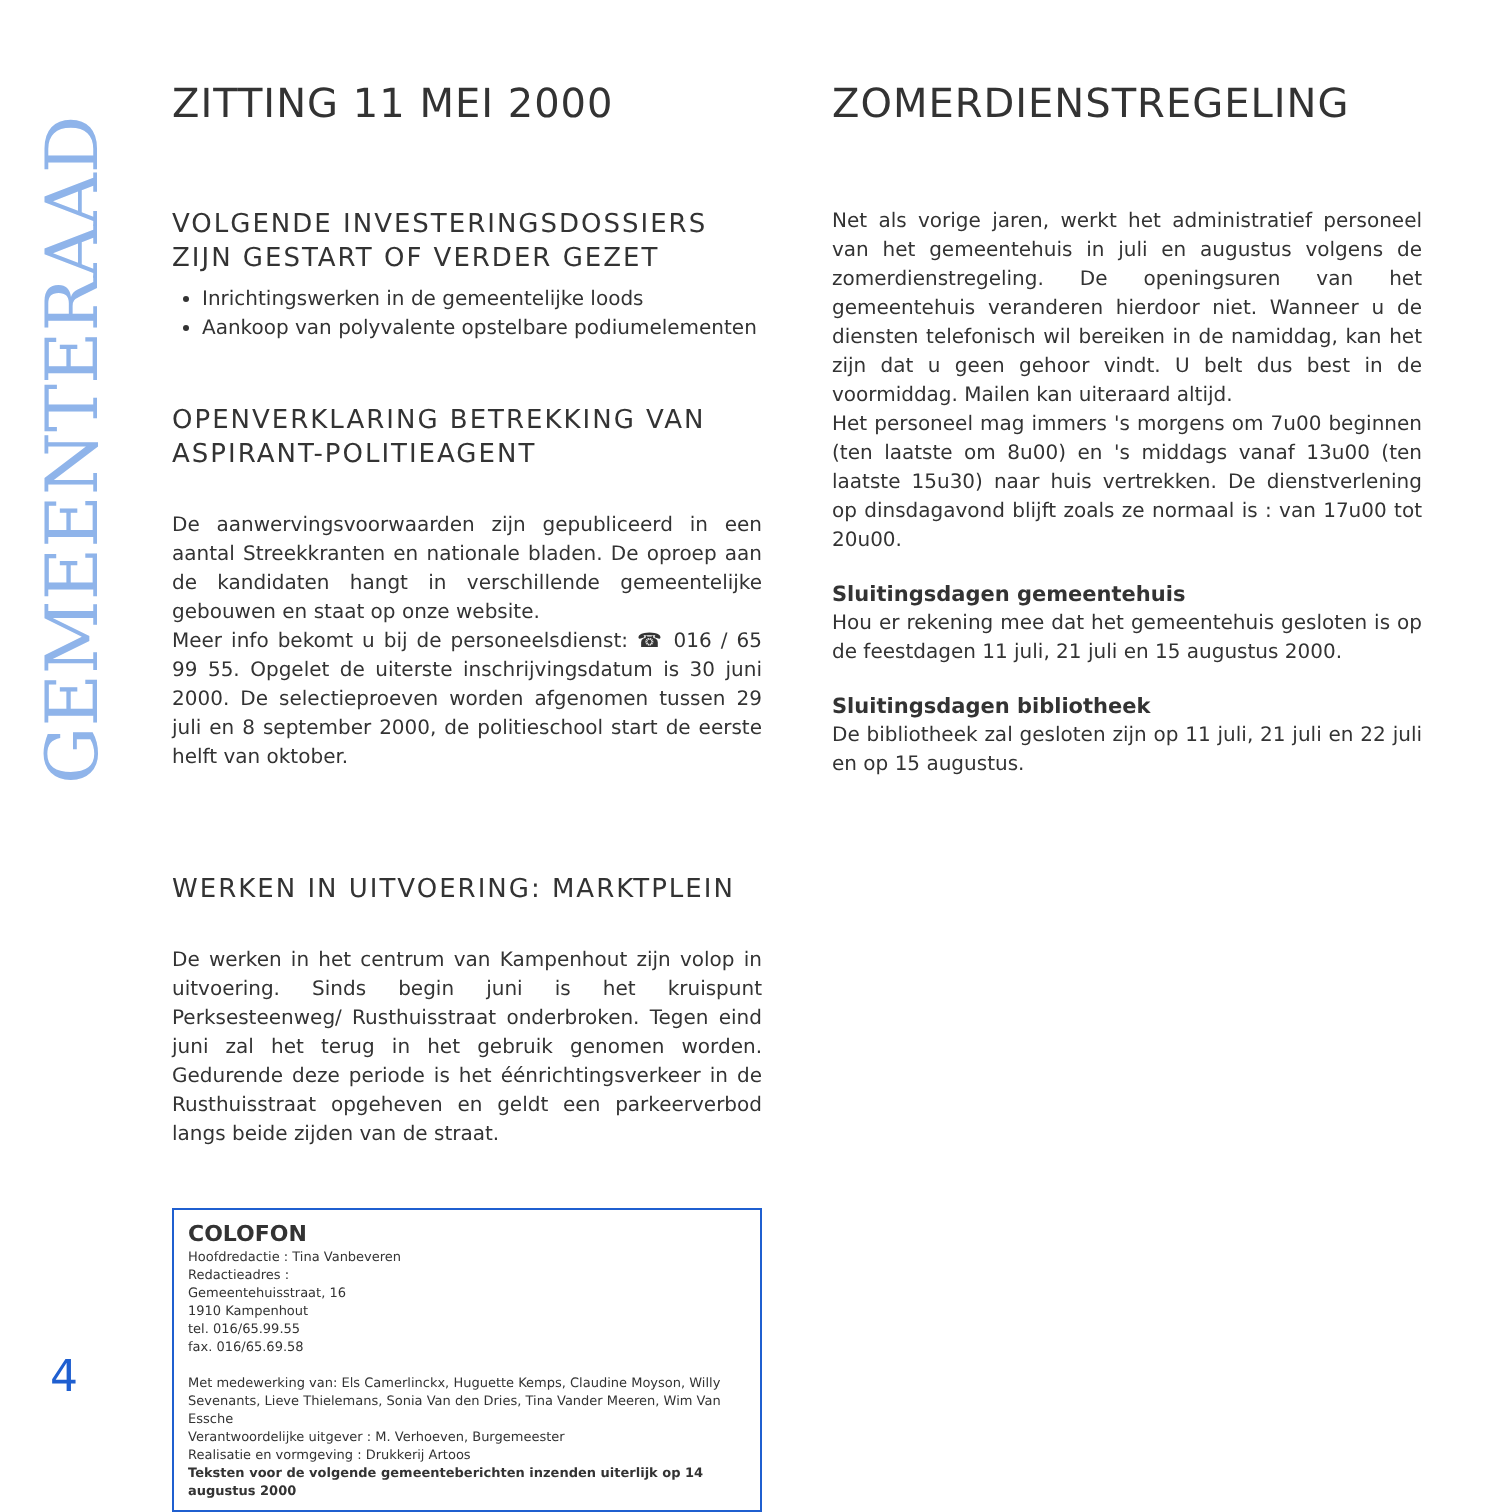GEMEENTERAAD
ZITTING 11 MEI 2000
VOLGENDE INVESTERINGSDOSSIERS ZIJN GESTART OF VERDER GEZET
Inrichtingswerken in de gemeentelijke loods
Aankoop van polyvalente opstelbare podiumelementen
OPENVERKLARING BETREKKING VAN ASPIRANT-POLITIEAGENT
De aanwervingsvoorwaarden zijn gepubliceerd in een aantal Streekkranten en nationale bladen. De oproep aan de kandidaten hangt in verschillende gemeentelijke gebouwen en staat op onze website.
Meer info bekomt u bij de personeelsdienst: ☎ 016 / 65 99 55. Opgelet de uiterste inschrijvingsdatum is 30 juni 2000. De selectieproeven worden afgenomen tussen 29 juli en 8 september 2000, de politieschool start de eerste helft van oktober.
WERKEN IN UITVOERING: MARKTPLEIN
De werken in het centrum van Kampenhout zijn volop in uitvoering. Sinds begin juni is het kruispunt Perksesteenweg/ Rusthuisstraat onderbroken. Tegen eind juni zal het terug in het gebruik genomen worden. Gedurende deze periode is het éénrichtingsverkeer in de Rusthuisstraat opgeheven en geldt een parkeerverbod langs beide zijden van de straat.
COLOFON
Hoofdredactie : Tina Vanbeveren
Redactieadres :
Gemeentehuisstraat, 16
1910 Kampenhout
tel. 016/65.99.55
fax. 016/65.69.58
Met medewerking van: Els Camerlinckx, Huguette Kemps, Claudine Moyson, Willy Sevenants, Lieve Thielemans, Sonia Van den Dries, Tina Vander Meeren, Wim Van Essche
Verantwoordelijke uitgever : M. Verhoeven, Burgemeester
Realisatie en vormgeving : Drukkerij Artoos
Teksten voor de volgende gemeenteberichten inzenden uiterlijk op 14 augustus 2000
ZOMERDIENSTREGELING
Net als vorige jaren, werkt het administratief personeel van het gemeentehuis in juli en augustus volgens de zomerdienstregeling. De openingsuren van het gemeentehuis veranderen hierdoor niet. Wanneer u de diensten telefonisch wil bereiken in de namiddag, kan het zijn dat u geen gehoor vindt. U belt dus best in de voormiddag. Mailen kan uiteraard altijd.
Het personeel mag immers 's morgens om 7u00 beginnen (ten laatste om 8u00) en 's middags vanaf 13u00 (ten laatste 15u30) naar huis vertrekken. De dienstverlening op dinsdagavond blijft zoals ze normaal is : van 17u00 tot 20u00.
Sluitingsdagen gemeentehuis
Hou er rekening mee dat het gemeentehuis gesloten is op de feestdagen 11 juli, 21 juli en 15 augustus 2000.
Sluitingsdagen bibliotheek
De bibliotheek zal gesloten zijn op 11 juli, 21 juli en 22 juli en op 15 augustus.
4